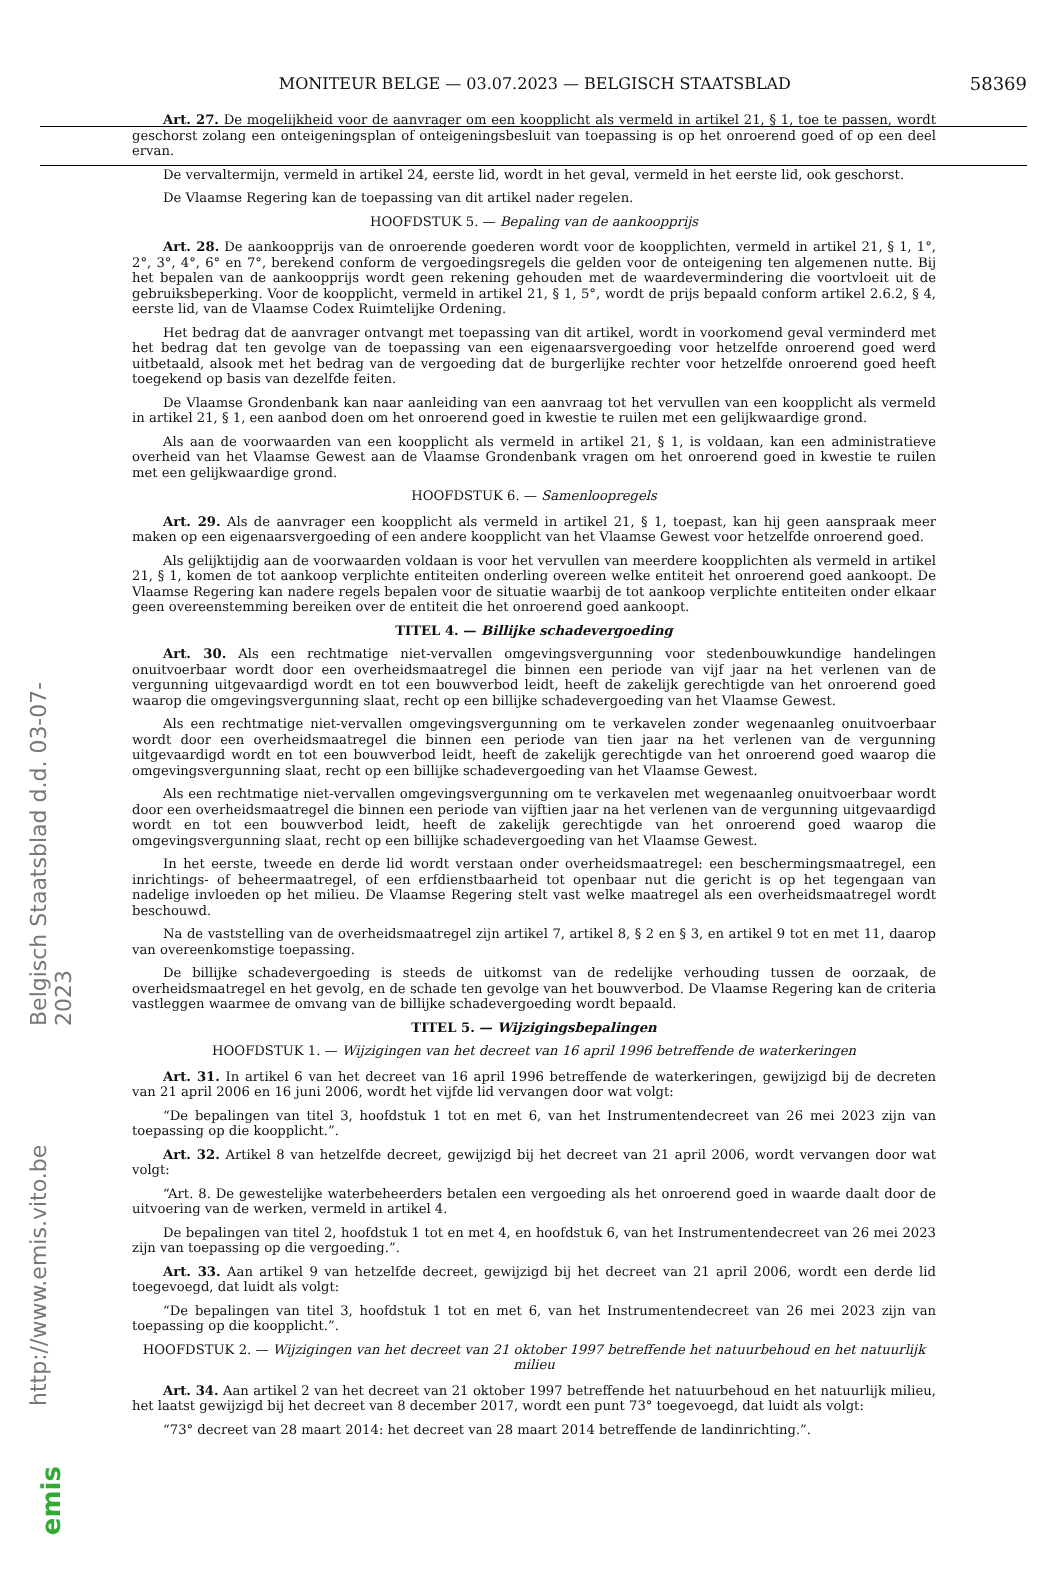MONITEUR BELGE — 03.07.2023 — BELGISCH STAATSBLAD 58369
Belgisch Staatsblad d.d. 03-07-2023
http://www.emis.vito.be
emis
Art. 27. De mogelijkheid voor de aanvrager om een koopplicht als vermeld in artikel 21, § 1, toe te passen, wordt geschorst zolang een onteigeningsplan of onteigeningsbesluit van toepassing is op het onroerend goed of op een deel ervan.
De vervaltermijn, vermeld in artikel 24, eerste lid, wordt in het geval, vermeld in het eerste lid, ook geschorst.
De Vlaamse Regering kan de toepassing van dit artikel nader regelen.
HOOFDSTUK 5. — Bepaling van de aankoopprijs
Art. 28. De aankoopprijs van de onroerende goederen wordt voor de koopplichten, vermeld in artikel 21, § 1, 1°, 2°, 3°, 4°, 6° en 7°, berekend conform de vergoedingsregels die gelden voor de onteigening ten algemenen nutte. Bij het bepalen van de aankoopprijs wordt geen rekening gehouden met de waardevermindering die voortvloeit uit de gebruiksbeperking. Voor de koopplicht, vermeld in artikel 21, § 1, 5°, wordt de prijs bepaald conform artikel 2.6.2, § 4, eerste lid, van de Vlaamse Codex Ruimtelijke Ordening.
Het bedrag dat de aanvrager ontvangt met toepassing van dit artikel, wordt in voorkomend geval verminderd met het bedrag dat ten gevolge van de toepassing van een eigenaarsvergoeding voor hetzelfde onroerend goed werd uitbetaald, alsook met het bedrag van de vergoeding dat de burgerlijke rechter voor hetzelfde onroerend goed heeft toegekend op basis van dezelfde feiten.
De Vlaamse Grondenbank kan naar aanleiding van een aanvraag tot het vervullen van een koopplicht als vermeld in artikel 21, § 1, een aanbod doen om het onroerend goed in kwestie te ruilen met een gelijkwaardige grond.
Als aan de voorwaarden van een koopplicht als vermeld in artikel 21, § 1, is voldaan, kan een administratieve overheid van het Vlaamse Gewest aan de Vlaamse Grondenbank vragen om het onroerend goed in kwestie te ruilen met een gelijkwaardige grond.
HOOFDSTUK 6. — Samenloopregels
Art. 29. Als de aanvrager een koopplicht als vermeld in artikel 21, § 1, toepast, kan hij geen aanspraak meer maken op een eigenaarsvergoeding of een andere koopplicht van het Vlaamse Gewest voor hetzelfde onroerend goed.
Als gelijktijdig aan de voorwaarden voldaan is voor het vervullen van meerdere koopplichten als vermeld in artikel 21, § 1, komen de tot aankoop verplichte entiteiten onderling overeen welke entiteit het onroerend goed aankoopt. De Vlaamse Regering kan nadere regels bepalen voor de situatie waarbij de tot aankoop verplichte entiteiten onder elkaar geen overeenstemming bereiken over de entiteit die het onroerend goed aankoopt.
TITEL 4. — Billijke schadevergoeding
Art. 30. Als een rechtmatige niet-vervallen omgevingsvergunning voor stedenbouwkundige handelingen onuitvoerbaar wordt door een overheidsmaatregel die binnen een periode van vijf jaar na het verlenen van de vergunning uitgevaardigd wordt en tot een bouwverbod leidt, heeft de zakelijk gerechtigde van het onroerend goed waarop die omgevingsvergunning slaat, recht op een billijke schadevergoeding van het Vlaamse Gewest.
Als een rechtmatige niet-vervallen omgevingsvergunning om te verkavelen zonder wegenaanleg onuitvoerbaar wordt door een overheidsmaatregel die binnen een periode van tien jaar na het verlenen van de vergunning uitgevaardigd wordt en tot een bouwverbod leidt, heeft de zakelijk gerechtigde van het onroerend goed waarop die omgevingsvergunning slaat, recht op een billijke schadevergoeding van het Vlaamse Gewest.
Als een rechtmatige niet-vervallen omgevingsvergunning om te verkavelen met wegenaanleg onuitvoerbaar wordt door een overheidsmaatregel die binnen een periode van vijftien jaar na het verlenen van de vergunning uitgevaardigd wordt en tot een bouwverbod leidt, heeft de zakelijk gerechtigde van het onroerend goed waarop die omgevingsvergunning slaat, recht op een billijke schadevergoeding van het Vlaamse Gewest.
In het eerste, tweede en derde lid wordt verstaan onder overheidsmaatregel: een beschermingsmaatregel, een inrichtings- of beheermaatregel, of een erfdienstbaarheid tot openbaar nut die gericht is op het tegengaan van nadelige invloeden op het milieu. De Vlaamse Regering stelt vast welke maatregel als een overheidsmaatregel wordt beschouwd.
Na de vaststelling van de overheidsmaatregel zijn artikel 7, artikel 8, § 2 en § 3, en artikel 9 tot en met 11, daarop van overeenkomstige toepassing.
De billijke schadevergoeding is steeds de uitkomst van de redelijke verhouding tussen de oorzaak, de overheidsmaatregel en het gevolg, en de schade ten gevolge van het bouwverbod. De Vlaamse Regering kan de criteria vastleggen waarmee de omvang van de billijke schadevergoeding wordt bepaald.
TITEL 5. — Wijzigingsbepalingen
HOOFDSTUK 1. — Wijzigingen van het decreet van 16 april 1996 betreffende de waterkeringen
Art. 31. In artikel 6 van het decreet van 16 april 1996 betreffende de waterkeringen, gewijzigd bij de decreten van 21 april 2006 en 16 juni 2006, wordt het vijfde lid vervangen door wat volgt:
“De bepalingen van titel 3, hoofdstuk 1 tot en met 6, van het Instrumentendecreet van 26 mei 2023 zijn van toepassing op die koopplicht.”.
Art. 32. Artikel 8 van hetzelfde decreet, gewijzigd bij het decreet van 21 april 2006, wordt vervangen door wat volgt:
“Art. 8. De gewestelijke waterbeheerders betalen een vergoeding als het onroerend goed in waarde daalt door de uitvoering van de werken, vermeld in artikel 4.
De bepalingen van titel 2, hoofdstuk 1 tot en met 4, en hoofdstuk 6, van het Instrumentendecreet van 26 mei 2023 zijn van toepassing op die vergoeding.”.
Art. 33. Aan artikel 9 van hetzelfde decreet, gewijzigd bij het decreet van 21 april 2006, wordt een derde lid toegevoegd, dat luidt als volgt:
“De bepalingen van titel 3, hoofdstuk 1 tot en met 6, van het Instrumentendecreet van 26 mei 2023 zijn van toepassing op die koopplicht.”.
HOOFDSTUK 2. — Wijzigingen van het decreet van 21 oktober 1997 betreffende het natuurbehoud en het natuurlijk milieu
Art. 34. Aan artikel 2 van het decreet van 21 oktober 1997 betreffende het natuurbehoud en het natuurlijk milieu, het laatst gewijzigd bij het decreet van 8 december 2017, wordt een punt 73° toegevoegd, dat luidt als volgt:
“73° decreet van 28 maart 2014: het decreet van 28 maart 2014 betreffende de landinrichting.”.